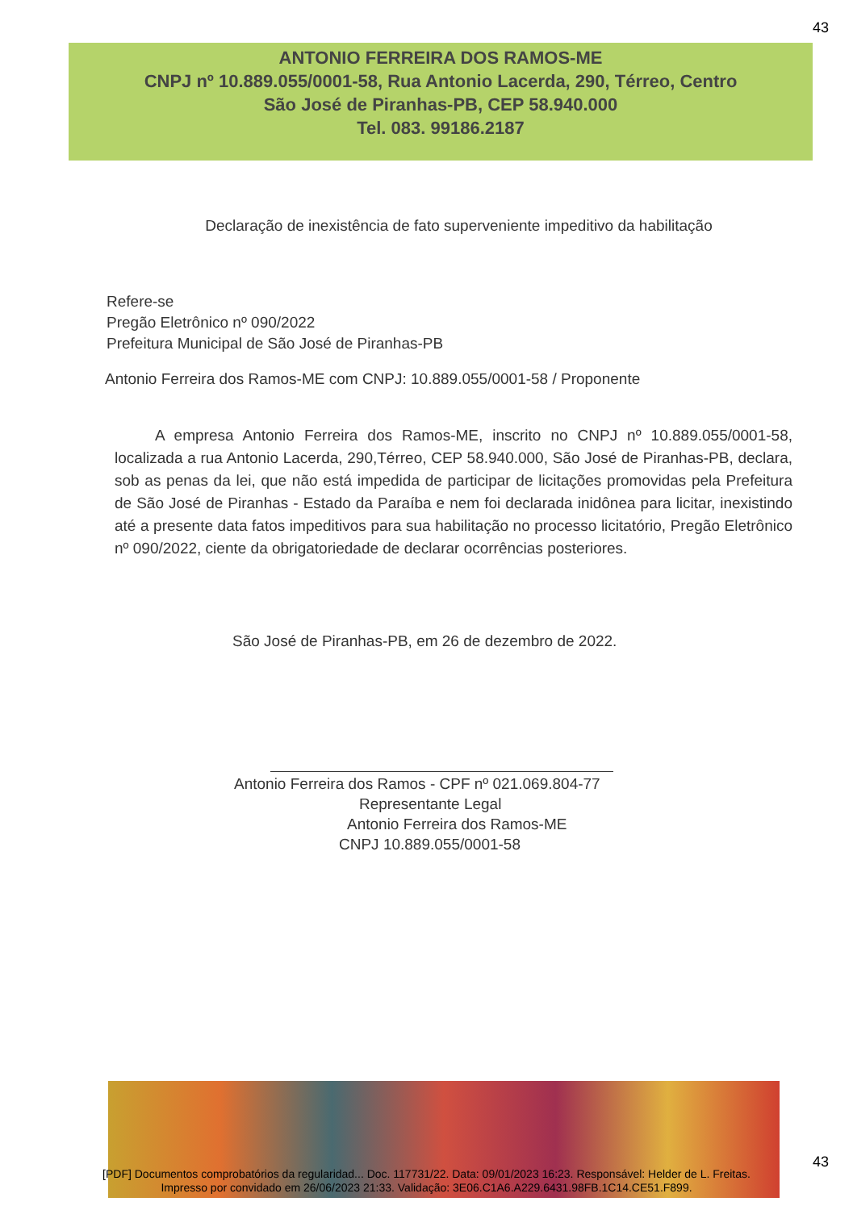43
ANTONIO FERREIRA DOS RAMOS-ME
CNPJ nº 10.889.055/0001-58, Rua Antonio Lacerda, 290, Térreo, Centro
São José de Piranhas-PB, CEP 58.940.000
Tel. 083. 99186.2187
Declaração de inexistência de fato superveniente impeditivo da habilitação
Refere-se
Pregão Eletrônico nº 090/2022
Prefeitura Municipal de São José de Piranhas-PB
Antonio Ferreira dos Ramos-ME com CNPJ: 10.889.055/0001-58 / Proponente
A empresa Antonio Ferreira dos Ramos-ME, inscrito no CNPJ nº 10.889.055/0001-58, localizada a rua Antonio Lacerda, 290,Térreo, CEP 58.940.000, São José de Piranhas-PB, declara, sob as penas da lei, que não está impedida de participar de licitações promovidas pela Prefeitura de São José de Piranhas - Estado da Paraíba e nem foi declarada inidônea para licitar, inexistindo até a presente data fatos impeditivos para sua habilitação no processo licitatório, Pregão Eletrônico nº 090/2022, ciente da obrigatoriedade de declarar ocorrências posteriores.
São José de Piranhas-PB, em 26 de dezembro de 2022.
Antonio Ferreira dos Ramos - CPF nº 021.069.804-77
Representante Legal
Antonio Ferreira dos Ramos-ME
CNPJ 10.889.055/0001-58
43
[PDF] Documentos comprobatórios da regularidad... Doc. 117731/22. Data: 09/01/2023 16:23. Responsável: Helder de L. Freitas.
Impresso por convidado em 26/06/2023 21:33. Validação: 3E06.C1A6.A229.6431.98FB.1C14.CE51.F899.